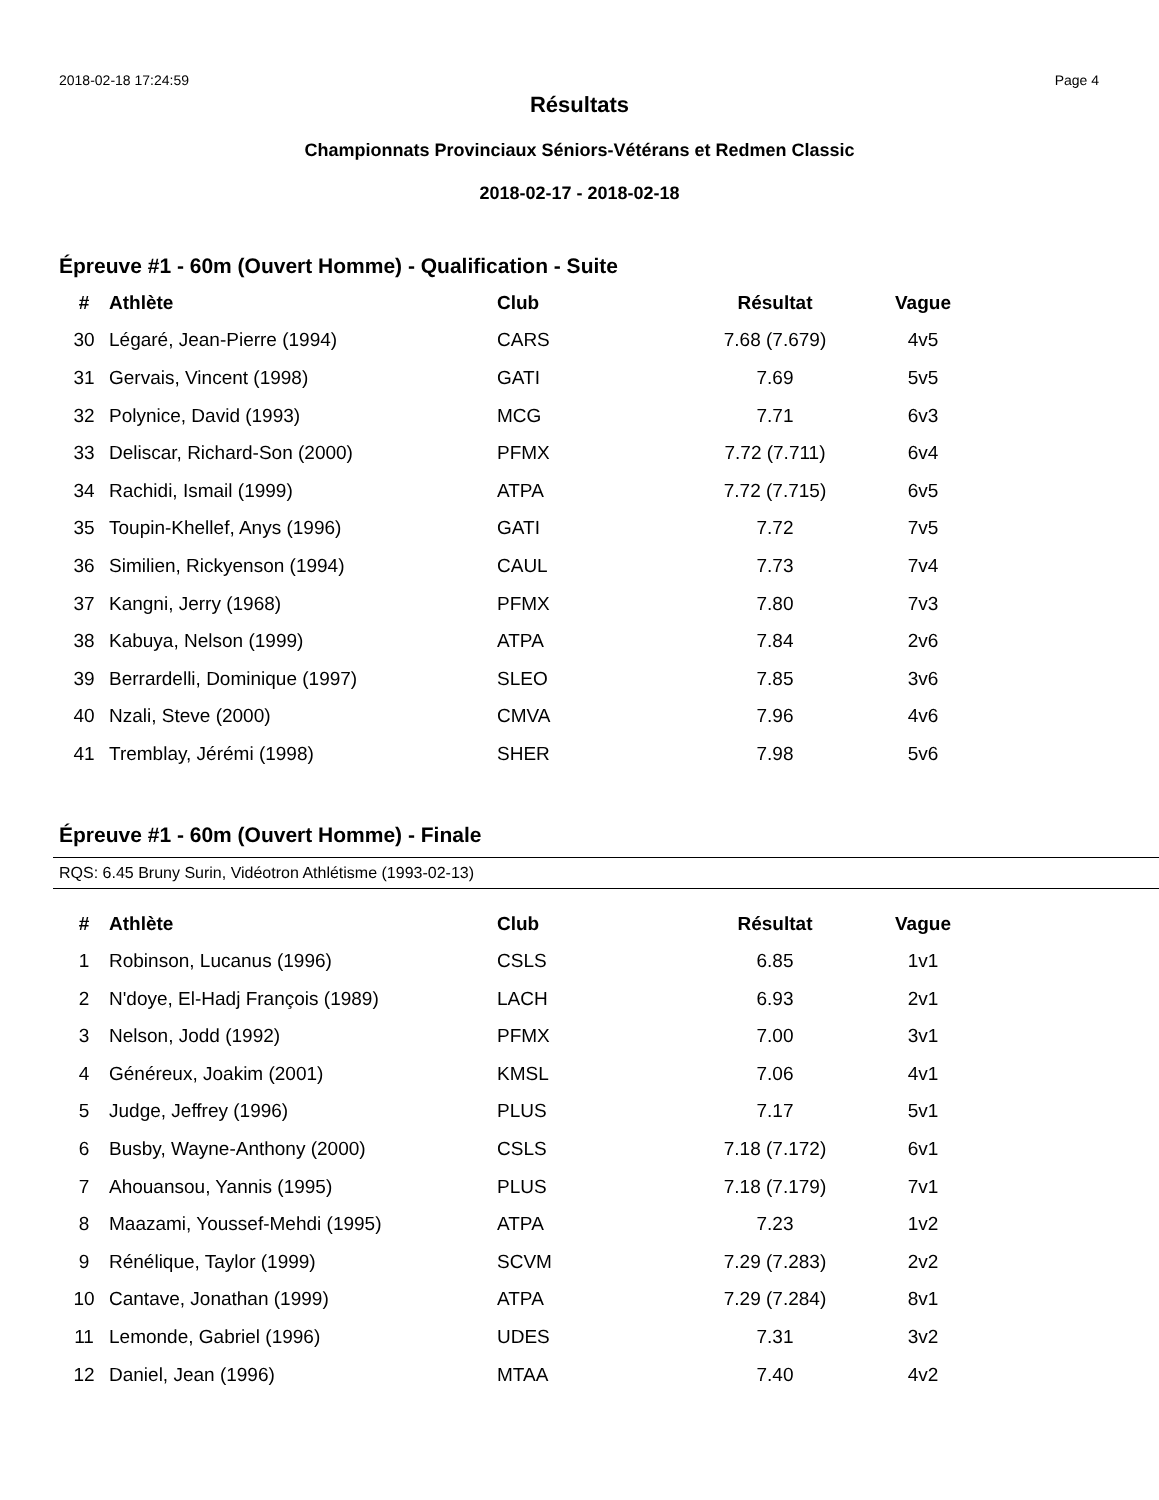2018-02-18 17:24:59 Page 4
Résultats
Championnats Provinciaux Séniors-Vétérans et Redmen Classic
2018-02-17 - 2018-02-18
Épreuve #1 - 60m (Ouvert Homme) - Qualification - Suite
| # | Athlète | Club | Résultat | Vague |
| --- | --- | --- | --- | --- |
| 30 | Légaré, Jean-Pierre (1994) | CARS | 7.68 (7.679) | 4v5 |
| 31 | Gervais, Vincent (1998) | GATI | 7.69 | 5v5 |
| 32 | Polynice, David (1993) | MCG | 7.71 | 6v3 |
| 33 | Deliscar, Richard-Son (2000) | PFMX | 7.72 (7.711) | 6v4 |
| 34 | Rachidi, Ismail (1999) | ATPA | 7.72 (7.715) | 6v5 |
| 35 | Toupin-Khellef, Anys (1996) | GATI | 7.72 | 7v5 |
| 36 | Similien, Rickyenson (1994) | CAUL | 7.73 | 7v4 |
| 37 | Kangni, Jerry (1968) | PFMX | 7.80 | 7v3 |
| 38 | Kabuya, Nelson (1999) | ATPA | 7.84 | 2v6 |
| 39 | Berrardelli, Dominique (1997) | SLEO | 7.85 | 3v6 |
| 40 | Nzali, Steve (2000) | CMVA | 7.96 | 4v6 |
| 41 | Tremblay, Jérémi (1998) | SHER | 7.98 | 5v6 |
Épreuve #1 - 60m (Ouvert Homme) - Finale
RQS: 6.45 Bruny Surin, Vidéotron Athlétisme (1993-02-13)
| # | Athlète | Club | Résultat | Vague |
| --- | --- | --- | --- | --- |
| 1 | Robinson, Lucanus (1996) | CSLS | 6.85 | 1v1 |
| 2 | N'doye, El-Hadj François (1989) | LACH | 6.93 | 2v1 |
| 3 | Nelson, Jodd (1992) | PFMX | 7.00 | 3v1 |
| 4 | Généreux, Joakim (2001) | KMSL | 7.06 | 4v1 |
| 5 | Judge, Jeffrey (1996) | PLUS | 7.17 | 5v1 |
| 6 | Busby, Wayne-Anthony (2000) | CSLS | 7.18 (7.172) | 6v1 |
| 7 | Ahouansou, Yannis (1995) | PLUS | 7.18 (7.179) | 7v1 |
| 8 | Maazami, Youssef-Mehdi (1995) | ATPA | 7.23 | 1v2 |
| 9 | Rénélique, Taylor (1999) | SCVM | 7.29 (7.283) | 2v2 |
| 10 | Cantave, Jonathan (1999) | ATPA | 7.29 (7.284) | 8v1 |
| 11 | Lemonde, Gabriel (1996) | UDES | 7.31 | 3v2 |
| 12 | Daniel, Jean (1996) | MTAA | 7.40 | 4v2 |